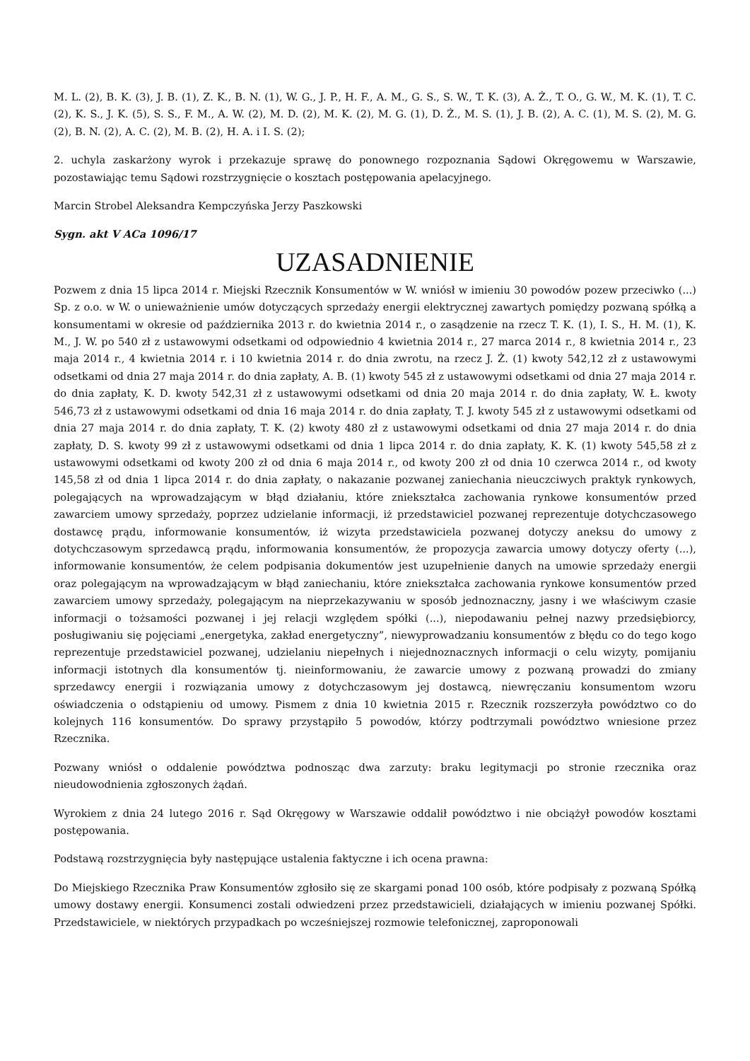M. L. (2), B. K. (3), J. B. (1), Z. K., B. N. (1), W. G., J. P., H. F., A. M., G. S., S. W., T. K. (3), A. Ż., T. O., G. W., M. K. (1), T. C. (2), K. S., J. K. (5), S. S., F. M., A. W. (2), M. D. (2), M. K. (2), M. G. (1), D. Ż., M. S. (1), J. B. (2), A. C. (1), M. S. (2), M. G. (2), B. N. (2), A. C. (2), M. B. (2), H. A. i I. S. (2);
2. uchyla zaskarżony wyrok i przekazuje sprawę do ponownego rozpoznania Sądowi Okręgowemu w Warszawie, pozostawiając temu Sądowi rozstrzygnięcie o kosztach postępowania apelacyjnego.
Marcin Strobel Aleksandra Kempczyńska Jerzy Paszkowski
Sygn. akt V ACa 1096/17
UZASADNIENIE
Pozwem z dnia 15 lipca 2014 r. Miejski Rzecznik Konsumentów w W. wniósł w imieniu 30 powodów pozew przeciwko (...) Sp. z o.o. w W. o unieważnienie umów dotyczących sprzedaży energii elektrycznej zawartych pomiędzy pozwaną spółką a konsumentami w okresie od października 2013 r. do kwietnia 2014 r., o zasądzenie na rzecz T. K. (1), I. S., H. M. (1), K. M., J. W. po 540 zł z ustawowymi odsetkami od odpowiednio 4 kwietnia 2014 r., 27 marca 2014 r., 8 kwietnia 2014 r., 23 maja 2014 r., 4 kwietnia 2014 r. i 10 kwietnia 2014 r. do dnia zwrotu, na rzecz J. Ż. (1) kwoty 542,12 zł z ustawowymi odsetkami od dnia 27 maja 2014 r. do dnia zapłaty, A. B. (1) kwoty 545 zł z ustawowymi odsetkami od dnia 27 maja 2014 r. do dnia zapłaty, K. D. kwoty 542,31 zł z ustawowymi odsetkami od dnia 20 maja 2014 r. do dnia zapłaty, W. Ł. kwoty 546,73 zł z ustawowymi odsetkami od dnia 16 maja 2014 r. do dnia zapłaty, T. J. kwoty 545 zł z ustawowymi odsetkami od dnia 27 maja 2014 r. do dnia zapłaty, T. K. (2) kwoty 480 zł z ustawowymi odsetkami od dnia 27 maja 2014 r. do dnia zapłaty, D. S. kwoty 99 zł z ustawowymi odsetkami od dnia 1 lipca 2014 r. do dnia zapłaty, K. K. (1) kwoty 545,58 zł z ustawowymi odsetkami od kwoty 200 zł od dnia 6 maja 2014 r., od kwoty 200 zł od dnia 10 czerwca 2014 r., od kwoty 145,58 zł od dnia 1 lipca 2014 r. do dnia zapłaty, o nakazanie pozwanej zaniechania nieuczciwych praktyk rynkowych, polegających na wprowadzającym w błąd działaniu, które zniekształca zachowania rynkowe konsumentów przed zawarciem umowy sprzedaży, poprzez udzielanie informacji, iż przedstawiciel pozwanej reprezentuje dotychczasowego dostawcę prądu, informowanie konsumentów, iż wizyta przedstawiciela pozwanej dotyczy aneksu do umowy z dotychczasowym sprzedawcą prądu, informowania konsumentów, że propozycja zawarcia umowy dotyczy oferty (...), informowanie konsumentów, że celem podpisania dokumentów jest uzupełnienie danych na umowie sprzedaży energii oraz polegającym na wprowadzającym w błąd zaniechaniu, które zniekształca zachowania rynkowe konsumentów przed zawarciem umowy sprzedaży, polegającym na nieprzekazywaniu w sposób jednoznaczny, jasny i we właściwym czasie informacji o tożsamości pozwanej i jej relacji względem spółki (...), niepodawaniu pełnej nazwy przedsiębiorcy, posługiwaniu się pojęciami „energetyka, zakład energetyczny”, niewyprowadzaniu konsumentów z błędu co do tego kogo reprezentuje przedstawiciel pozwanej, udzielaniu niepełnych i niejednoznacznych informacji o celu wizyty, pomijaniu informacji istotnych dla konsumentów tj. nieinformowaniu, że zawarcie umowy z pozwaną prowadzi do zmiany sprzedawcy energii i rozwiązania umowy z dotychczasowym jej dostawcą, niewręczaniu konsumentom wzoru oświadczenia o odstąpieniu od umowy. Pismem z dnia 10 kwietnia 2015 r. Rzecznik rozszerzyła powództwo co do kolejnych 116 konsumentów. Do sprawy przystąpiło 5 powodów, którzy podtrzymali powództwo wniesione przez Rzecznika.
Pozwany wniósł o oddalenie powództwa podnosząc dwa zarzuty: braku legitymacji po stronie rzecznika oraz nieudowodnienia zgłoszonych żądań.
Wyrokiem z dnia 24 lutego 2016 r. Sąd Okręgowy w Warszawie oddalił powództwo i nie obciążył powodów kosztami postępowania.
Podstawą rozstrzygnięcia były następujące ustalenia faktyczne i ich ocena prawna:
Do Miejskiego Rzecznika Praw Konsumentów zgłosiło się ze skargami ponad 100 osób, które podpisały z pozwaną Spółką umowy dostawy energii. Konsumenci zostali odwiedzeni przez przedstawicieli, działających w imieniu pozwanej Spółki. Przedstawiciele, w niektórych przypadkach po wcześniejszej rozmowie telefonicznej, zaproponowali